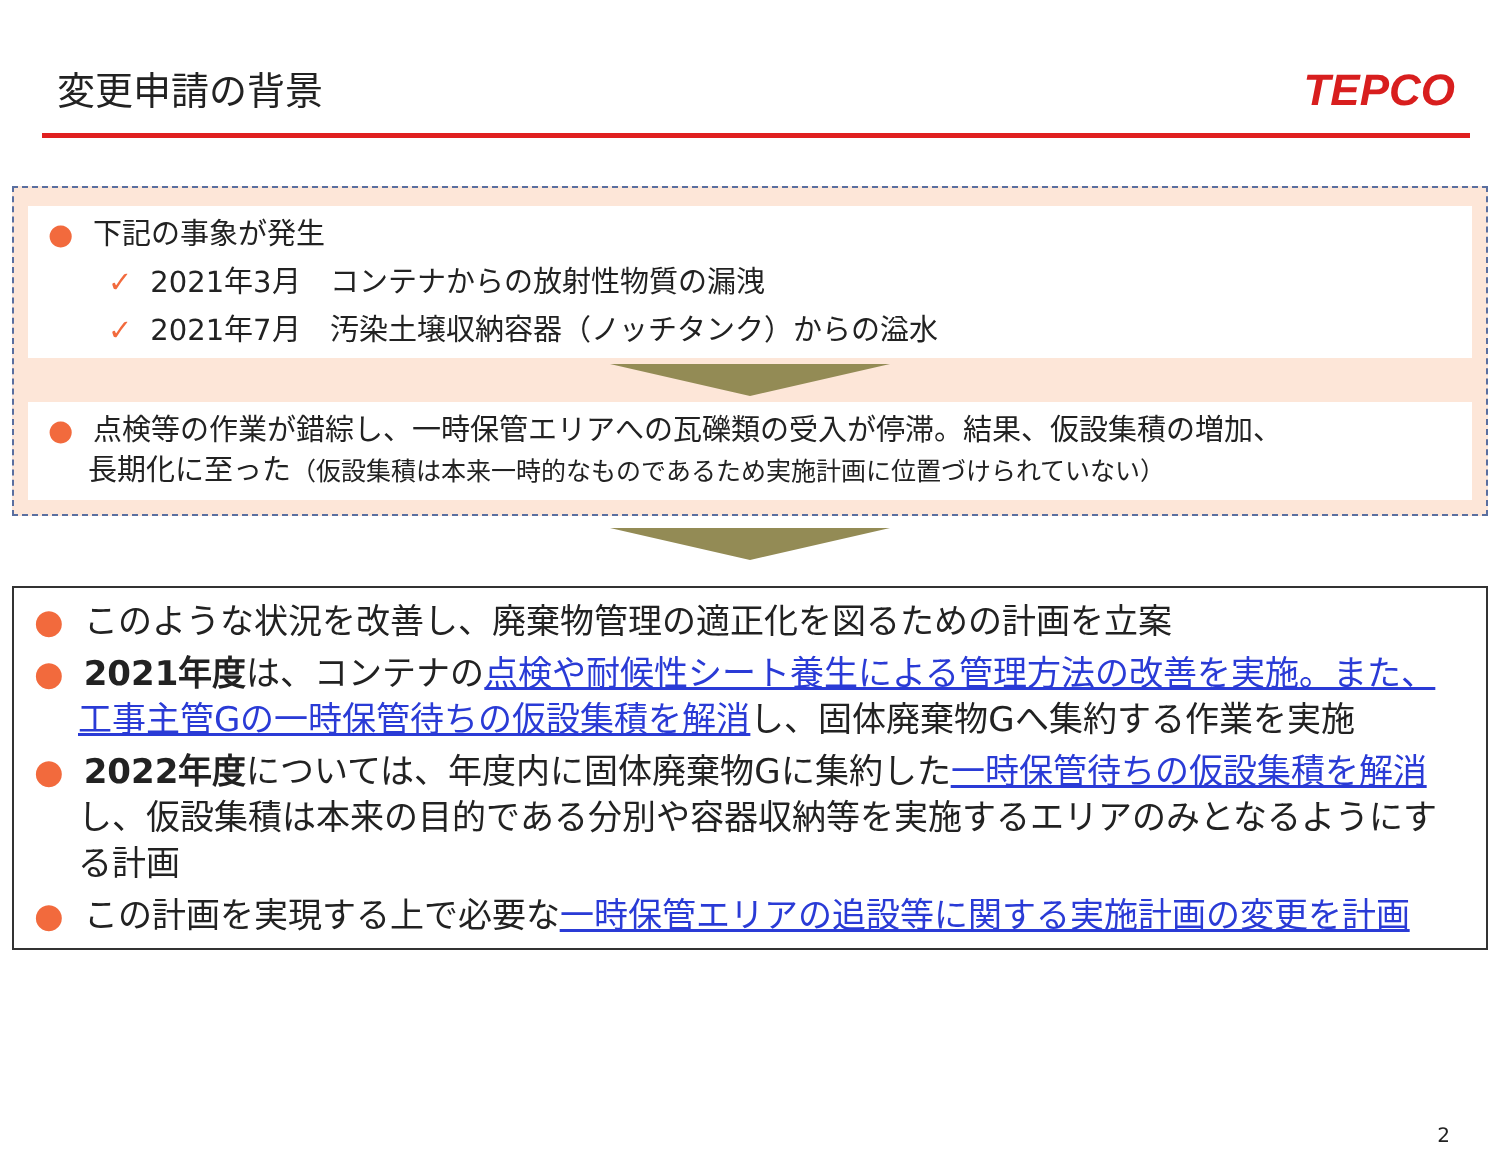変更申請の背景
TEPCO
● 下記の事象が発生
✓ 2021年3月　コンテナからの放射性物質の漏洩
✓ 2021年7月　汚染土壌収納容器（ノッチタンク）からの溢水
● 点検等の作業が錯綜し、一時保管エリアへの瓦礫類の受入が停滞。結果、仮設集積の増加、
長期化に至った（仮設集積は本来一時的なものであるため実施計画に位置づけられていない）
● このような状況を改善し、廃棄物管理の適正化を図るための計画を立案
● 2021年度は、コンテナの点検や耐候性シート養生による管理方法の改善を実施。また、工事主管Gの一時保管待ちの仮設集積を解消し、固体廃棄物Gへ集約する作業を実施
● 2022年度については、年度内に固体廃棄物Gに集約した一時保管待ちの仮設集積を解消し、仮設集積は本来の目的である分別や容器収納等を実施するエリアのみとなるようにする計画
● この計画を実現する上で必要な一時保管エリアの追設等に関する実施計画の変更を計画
2